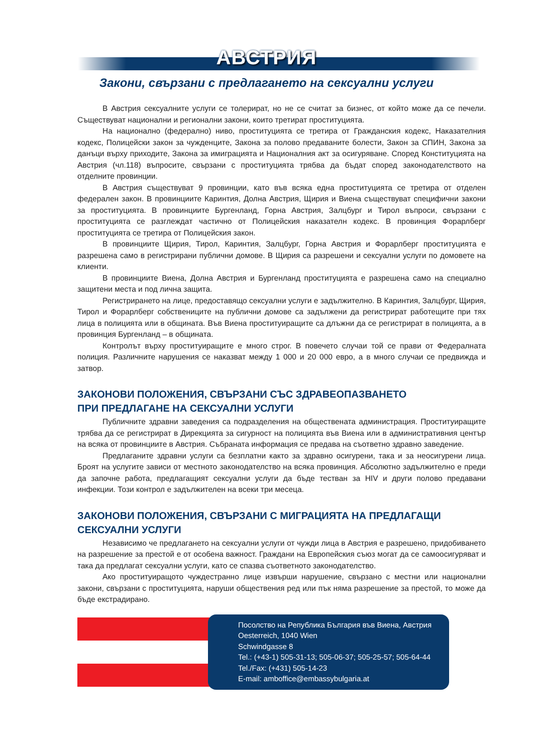АВСТРИЯ
Закони, свързани с предлагането на сексуални услуги
В Австрия сексуалните услуги се толерират, но не се считат за бизнес, от който може да се печели. Съществуват национални и регионални закони, които третират проституцията.
На национално (федерално) ниво, проституцията се третира от Гражданския кодекс, Наказателния кодекс, Полицейски закон за чужденците, Закона за полово предаваните болести, Закон за СПИН, Закона за данъци върху приходите, Закона за имиграцията и Националния акт за осигуряване. Според Конституцията на Австрия (чл.118) въпросите, свързани с проституцията трябва да бъдат според законодателството на отделните провинции.
В Австрия съществуват 9 провинции, като във всяка една проституцията се третира от отделен федерален закон. В провинциите Каринтия, Долна Австрия, Щирия и Виена съществуват специфични закони за проституцията. В провинциите Бургенланд, Горна Австрия, Залцбург и Тирол въпроси, свързани с проституцията се разглеждат частично от Полицейския наказателн кодекс. В провинция Форарлберг проституцията се третира от Полицейския закон.
В провинциите Щирия, Тирол, Каринтия, Залцбург, Горна Австрия и Форарлберг проституцията е разрешена само в регистрирани публични домове. В Щирия са разрешени и сексуални услуги по домовете на клиенти.
В провинциите Виена, Долна Австрия и Бургенланд проституцията е разрешена само на специално защитени места и под лична защита.
Регистрирането на лице, предоставящо сексуални услуги е задължително. В Каринтия, Залцбург, Щирия, Тирол и Форарлберг собствениците на публични домове са задължени да регистрират работещите при тях лица в полицията или в общината. Във Виена проституиращите са длъжни да се регистрират в полицията, а в провинция Бургенланд – в общината.
Контролът върху проституиращите е много строг. В повечето случаи той се прави от Федералната полиция. Различните нарушения се наказват между 1 000 и 20 000 евро, а в много случаи се предвижда и затвор.
ЗАКОНОВИ ПОЛОЖЕНИЯ, СВЪРЗАНИ СЪС ЗДРАВЕОПАЗВАНЕТО
ПРИ ПРЕДЛАГАНЕ НА СЕКСУАЛНИ УСЛУГИ
Публичните здравни заведения са подразделения на обществената администрация. Проституиращите трябва да се регистрират в Дирекцията за сигурност на полицията във Виена или в административния център на всяка от провинциите в Австрия. Събраната информация се предава на съответно здравно заведение.
Предлаганите здравни услуги са безплатни както за здравно осигурени, така и за неосигурени лица. Броят на услугите зависи от местното законодателство на всяка провинция. Абсолютно задължително е преди да започне работа, предлагащият сексуални услуги да бъде тестван за HIV и други полово предавани инфекции. Този контрол е задължителен на всеки три месеца.
ЗАКОНОВИ ПОЛОЖЕНИЯ, СВЪРЗАНИ С МИГРАЦИЯТА НА ПРЕДЛАГАЩИ СЕКСУАЛНИ УСЛУГИ
Независимо че предлагането на сексуални услуги от чужди лица в Австрия е разрешено, придобиването на разрешение за престой е от особена важност. Граждани на Европейския съюз могат да се самоосигуряват и така да предлагат сексуални услуги, като се спазва съответното законодателство.
Ако проституиращото чуждестранно лице извърши нарушение, свързано с местни или национални закони, свързани с проституцията, наруши обществения ред или пък няма разрешение за престой, то може да бъде екстрадирано.
Посолство на Република България във Виена, Австрия
Oesterreich, 1040 Wien
Schwindgasse 8
Tel.: (+43-1) 505-31-13; 505-06-37; 505-25-57; 505-64-44
Tel./Fax: (+431) 505-14-23
E-mail: amboffice@embassybulgaria.at